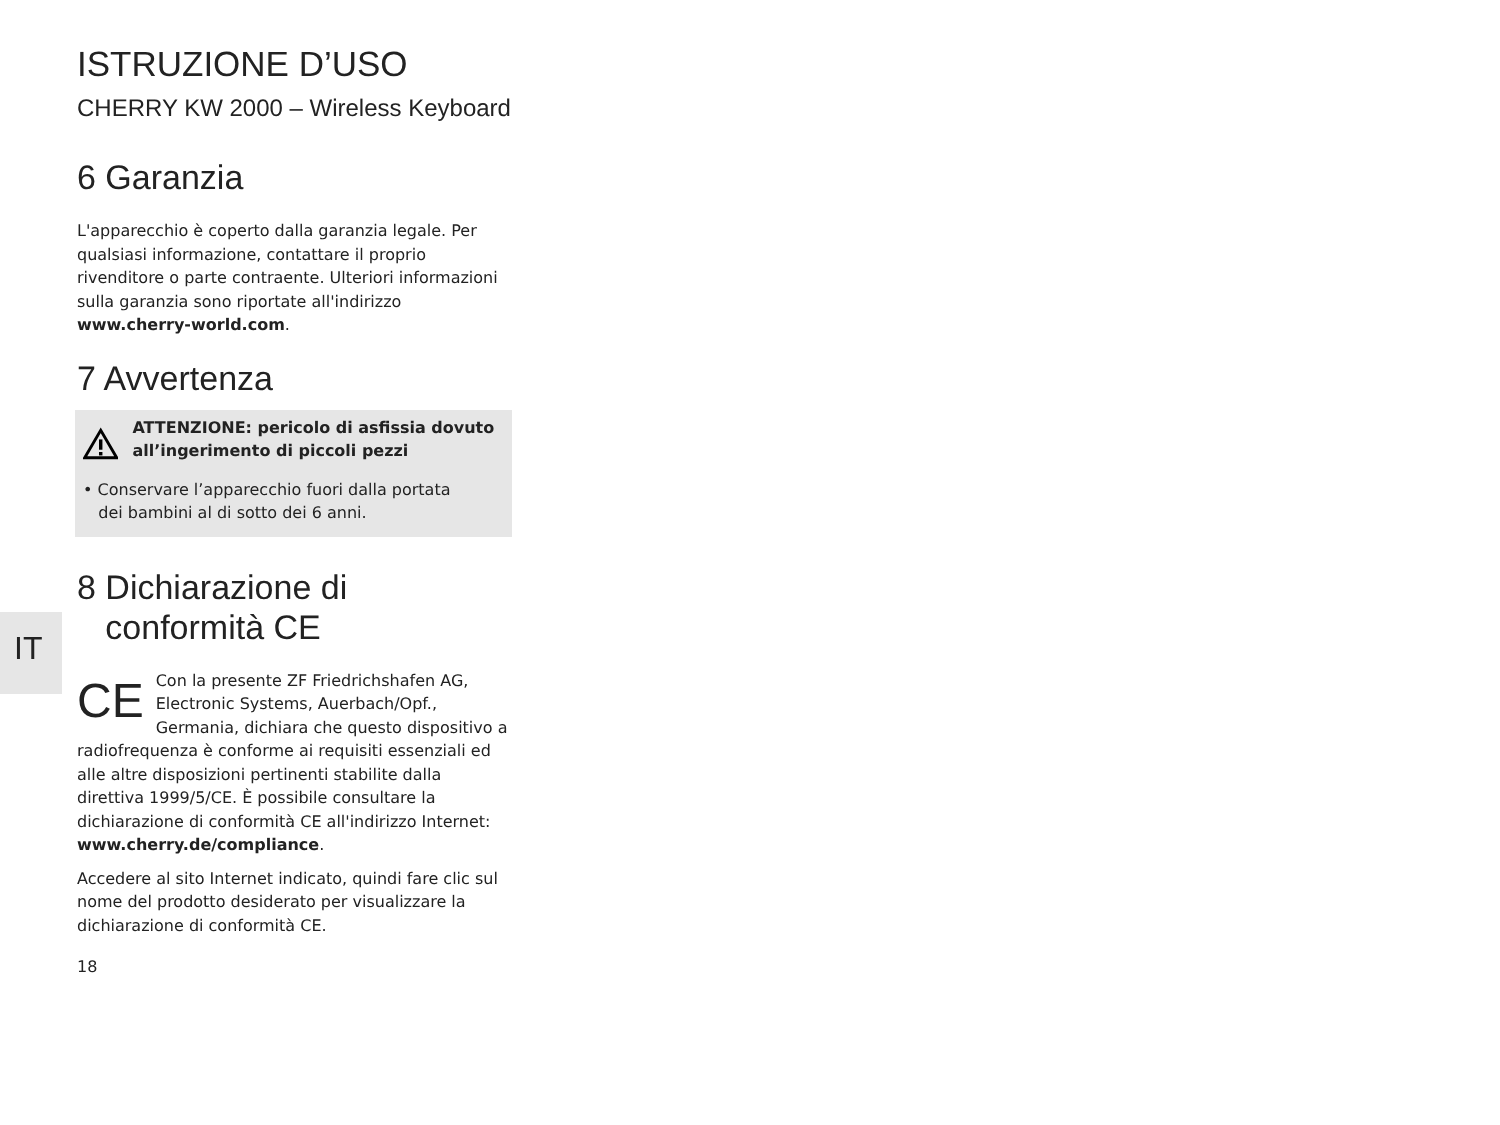IT
ISTRUZIONE D’USO
CHERRY KW 2000 – Wireless Keyboard
6 Garanzia
L'apparecchio è coperto dalla garanzia legale. Per qualsiasi informazione, contattare il proprio rivenditore o parte contraente. Ulteriori informazioni sulla garanzia sono riportate all'indirizzo www.cherry-world.com.
7 Avvertenza
ATTENZIONE: pericolo di asfissia dovuto all’ingerimento di piccoli pezzi
• Conservare l’apparecchio fuori dalla portata
dei bambini al di sotto dei 6 anni.
8 Dichiarazione di
conformità CE
CE Con la presente ZF Friedrichshafen AG, Electronic Systems, Auerbach/Opf., Germania, dichiara che questo dispositivo a radiofrequenza è conforme ai requisiti essenziali ed alle altre disposizioni pertinenti stabilite dalla direttiva 1999/5/CE. È possibile consultare la dichiarazione di conformità CE all'indirizzo Internet: www.cherry.de/compliance.
Accedere al sito Internet indicato, quindi fare clic sul nome del prodotto desiderato per visualizzare la dichiarazione di conformità CE.
18